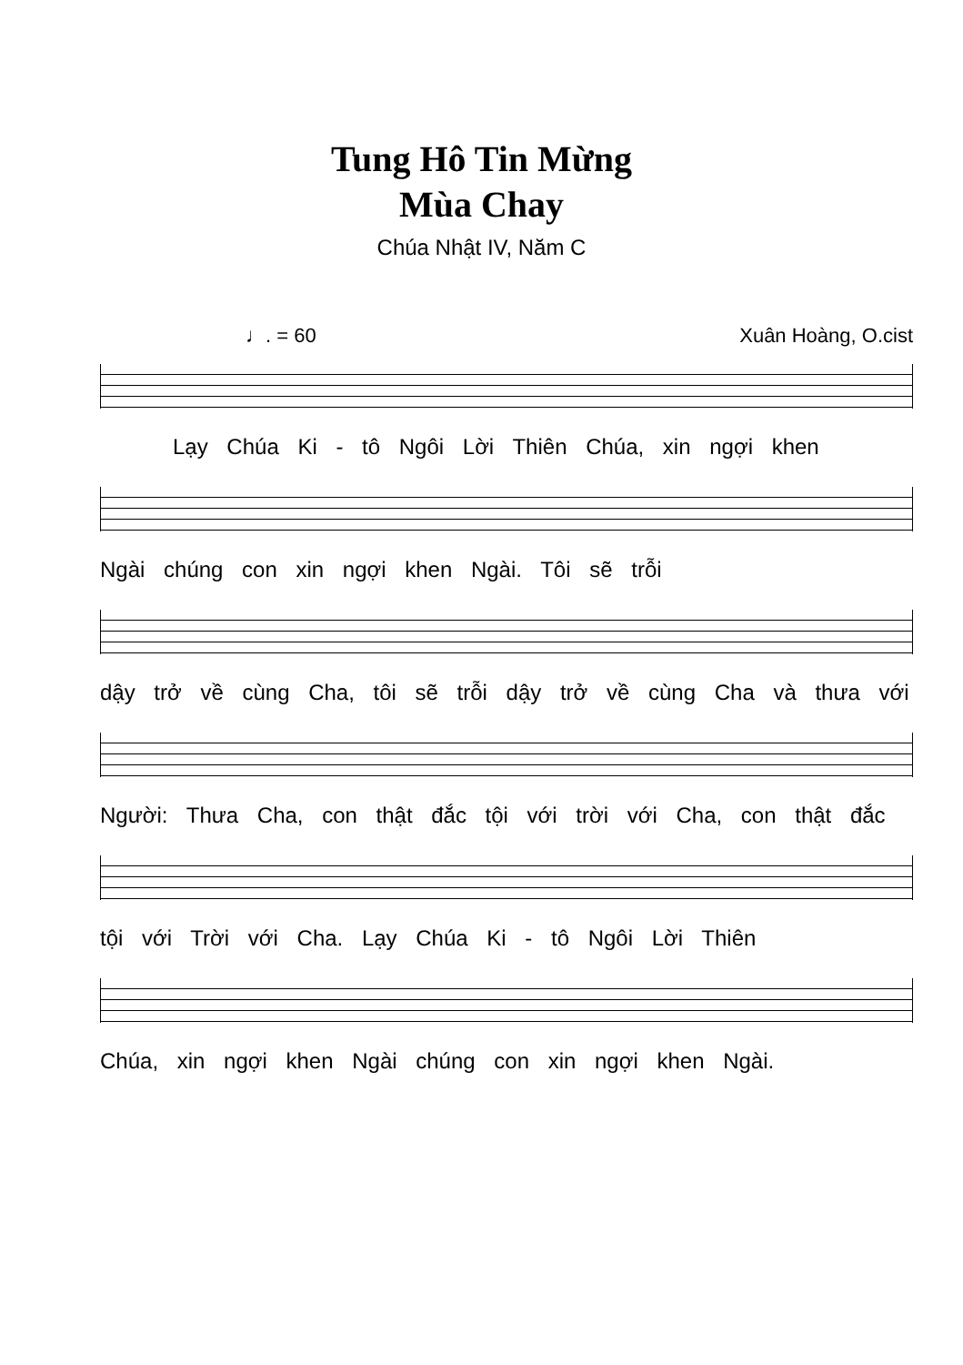Tung Hô Tin Mừng
Mùa Chay
Chúa Nhật IV, Năm C
♩. = 60 Xuân Hoàng, O.cist
Lạy Chúa Ki - tô Ngôi Lời Thiên Chúa, xin ngợi khen
Ngài chúng con xin ngợi khen Ngài. Tôi sẽ trỗi
dậy trở về cùng Cha, tôi sẽ trỗi dậy trở về cùng Cha và thưa với
Người: Thưa Cha, con thật đắc tội với trời với Cha, con thật đắc
tội với Trời với Cha. Lạy Chúa Ki - tô Ngôi Lời Thiên
Chúa, xin ngợi khen Ngài chúng con xin ngợi khen Ngài.